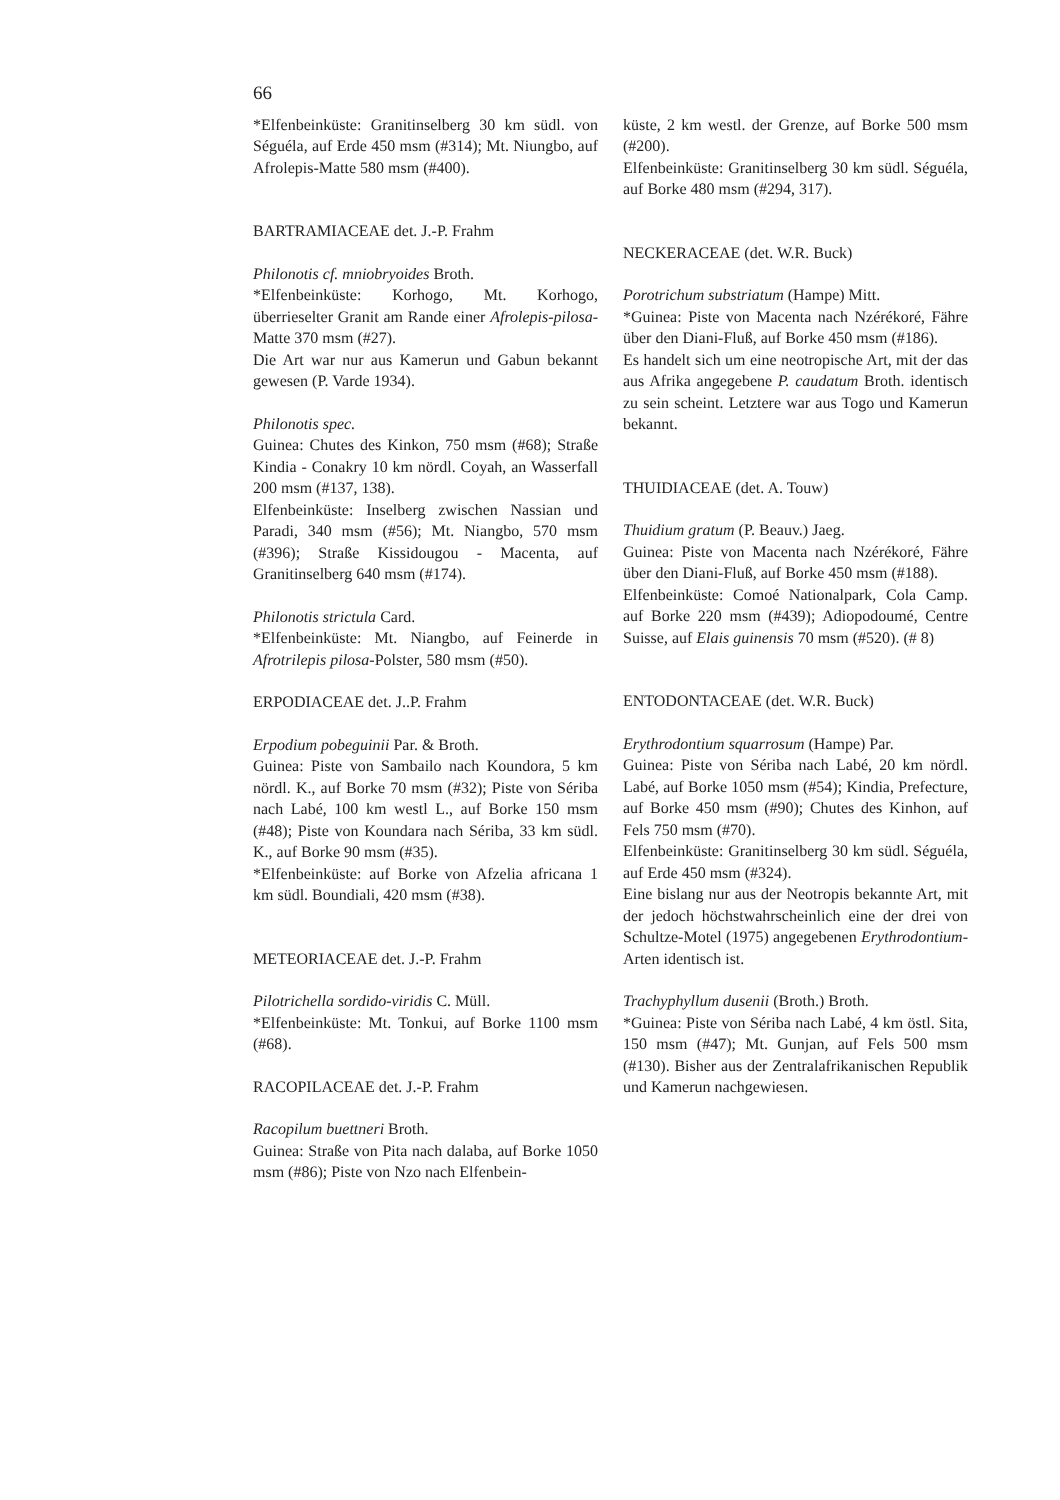66
*Elfenbeinküste: Granitinselberg 30 km südl. von Séguéla, auf Erde 450 msm (#314); Mt. Niungbo, auf Afrolepis-Matte 580 msm (#400).
BARTRAMIACEAE det. J.-P. Frahm
Philonotis cf. mniobryoides Broth.
*Elfenbeinküste: Korhogo, Mt. Korhogo, überrieselter Granit am Rande einer Afrolepis-pilosa-Matte 370 msm (#27).
Die Art war nur aus Kamerun und Gabun bekannt gewesen (P. Varde 1934).
Philonotis spec.
Guinea: Chutes des Kinkon, 750 msm (#68); Straße Kindia - Conakry 10 km nördl. Coyah, an Wasserfall 200 msm (#137, 138).
Elfenbeinküste: Inselberg zwischen Nassian und Paradi, 340 msm (#56); Mt. Niangbo, 570 msm (#396); Straße Kissidougou - Macenta, auf Granitinselberg 640 msm (#174).
Philonotis strictula Card.
*Elfenbeinküste: Mt. Niangbo, auf Feinerde in Afrotrilepis pilosa-Polster, 580 msm (#50).
ERPODIACEAE det. J..P. Frahm
Erpodium pobeguinii Par. & Broth.
Guinea: Piste von Sambailo nach Koundora, 5 km nördl. K., auf Borke 70 msm (#32); Piste von Sériba nach Labé, 100 km westl L., auf Borke 150 msm (#48); Piste von Koundara nach Sériba, 33 km südl. K., auf Borke 90 msm (#35).
*Elfenbeinküste: auf Borke von Afzelia africana 1 km südl. Boundiali, 420 msm (#38).
METEORIACEAE det. J.-P. Frahm
Pilotrichella sordido-viridis C. Müll.
*Elfenbeinküste: Mt. Tonkui, auf Borke 1100 msm (#68).
RACOPILACEAE det. J.-P. Frahm
Racopilum buettneri Broth.
Guinea: Straße von Pita nach dalaba, auf Borke 1050 msm (#86); Piste von Nzo nach Elfenbein-
küste, 2 km westl. der Grenze, auf Borke 500 msm (#200).
Elfenbeinküste: Granitinselberg 30 km südl. Séguéla, auf Borke 480 msm (#294, 317).
NECKERACEAE (det. W.R. Buck)
Porotrichum substriatum (Hampe) Mitt.
*Guinea: Piste von Macenta nach Nzérékoré, Fähre über den Diani-Fluß, auf Borke 450 msm (#186).
Es handelt sich um eine neotropische Art, mit der das aus Afrika angegebene P. caudatum Broth. identisch zu sein scheint. Letztere war aus Togo und Kamerun bekannt.
THUIDIACEAE (det. A. Touw)
Thuidium gratum (P. Beauv.) Jaeg.
Guinea: Piste von Macenta nach Nzérékoré, Fähre über den Diani-Fluß, auf Borke 450 msm (#188).
Elfenbeinküste: Comoé Nationalpark, Cola Camp. auf Borke 220 msm (#439); Adiopodoumé, Centre Suisse, auf Elais guinensis 70 msm (#520). (# 8)
ENTODONTACEAE (det. W.R. Buck)
Erythrodontium squarrosum (Hampe) Par.
Guinea: Piste von Sériba nach Labé, 20 km nördl. Labé, auf Borke 1050 msm (#54); Kindia, Prefecture, auf Borke 450 msm (#90); Chutes des Kinhon, auf Fels 750 msm (#70).
Elfenbeinküste: Granitinselberg 30 km südl. Séguéla, auf Erde 450 msm (#324).
Eine bislang nur aus der Neotropis bekannte Art, mit der jedoch höchstwahrscheinlich eine der drei von Schultze-Motel (1975) angegebenen Erythrodontium-Arten identisch ist.
Trachyphyllum dusenii (Broth.) Broth.
*Guinea: Piste von Sériba nach Labé, 4 km östl. Sita, 150 msm (#47); Mt. Gunjan, auf Fels 500 msm (#130). Bisher aus der Zentralafrikanischen Republik und Kamerun nachgewiesen.